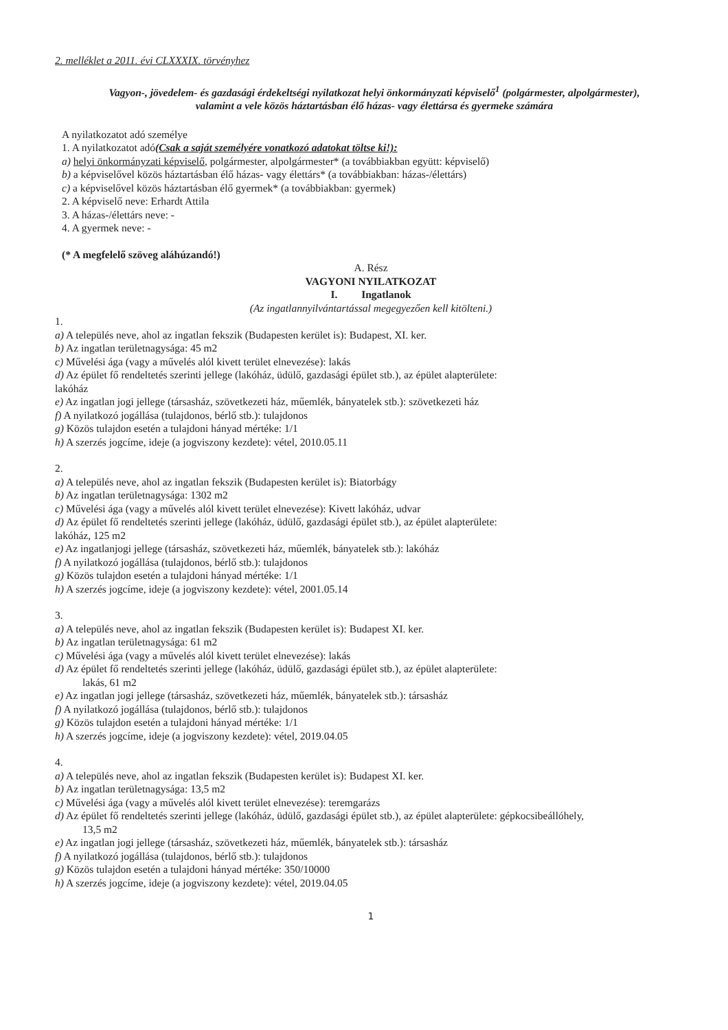2. melléklet a 2011. évi CLXXXIX. törvényhez
Vagyon-, jövedelem- és gazdasági érdekeltségi nyilatkozat helyi önkormányzati képviselő<sup>1</sup> (polgármester, alpolgármester),
valamint a vele közös háztartásban élő házas- vagy élettársa és gyermeke számára
A nyilatkozatot adó személye
1. A nyilatkozatot adó(Csak a saját személyére vonatkozó adatokat töltse ki!):
a) helyi önkormányzati képviselő, polgármester, alpolgármester* (a továbbiakban együtt: képviselő)
b) a képviselővel közös háztartásban élő házas- vagy élettárs* (a továbbiakban: házas-/élettárs)
c) a képviselővel közös háztartásban élő gyermek* (a továbbiakban: gyermek)
2. A képviselő neve: Erhardt Attila
3. A házas-/élettárs neve: -
4. A gyermek neve: -
(* A megfelelő szöveg aláhúzandó!)
A. Rész
VAGYONI NYILATKOZAT
I. Ingatlanok
(Az ingatlannyilvántartással megegyezően kell kitölteni.)
1.
a) A település neve, ahol az ingatlan fekszik (Budapesten kerület is): Budapest, XI. ker.
b) Az ingatlan területnagysága: 45 m2
c) Művelési ága (vagy a művelés alól kivett terület elnevezése): lakás
d) Az épület fő rendeltetés szerinti jellege (lakóház, üdülő, gazdasági épület stb.), az épület alapterülete:
lakóház
e) Az ingatlan jogi jellege (társasház, szövetkezeti ház, műemlék, bányatelek stb.): szövetkezeti ház
f) A nyilatkozó jogállása (tulajdonos, bérlő stb.): tulajdonos
g) Közös tulajdon esetén a tulajdoni hányad mértéke: 1/1
h) A szerzés jogcíme, ideje (a jogviszony kezdete): vétel, 2010.05.11
2.
a) A település neve, ahol az ingatlan fekszik (Budapesten kerület is): Biatorbágy
b) Az ingatlan területnagysága: 1302 m2
c) Művelési ága (vagy a művelés alól kivett terület elnevezése): Kivett lakóház, udvar
d) Az épület fő rendeltetés szerinti jellege (lakóház, üdülő, gazdasági épület stb.), az épület alapterülete:
lakóház, 125 m2
e) Az ingatlanjogi jellege (társasház, szövetkezeti ház, műemlék, bányatelek stb.): lakóház
f) A nyilatkozó jogállása (tulajdonos, bérlő stb.): tulajdonos
g) Közös tulajdon esetén a tulajdoni hányad mértéke: 1/1
h) A szerzés jogcíme, ideje (a jogviszony kezdete): vétel, 2001.05.14
3.
a) A település neve, ahol az ingatlan fekszik (Budapesten kerület is): Budapest XI. ker.
b) Az ingatlan területnagysága: 61 m2
c) Művelési ága (vagy a művelés alól kivett terület elnevezése): lakás
d) Az épület fő rendeltetés szerinti jellege (lakóház, üdülő, gazdasági épület stb.), az épület alapterülete:
lakás, 61 m2
e) Az ingatlan jogi jellege (társasház, szövetkezeti ház, műemlék, bányatelek stb.): társasház
f) A nyilatkozó jogállása (tulajdonos, bérlő stb.): tulajdonos
g) Közös tulajdon esetén a tulajdoni hányad mértéke: 1/1
h) A szerzés jogcíme, ideje (a jogviszony kezdete): vétel, 2019.04.05
4.
a) A település neve, ahol az ingatlan fekszik (Budapesten kerület is): Budapest XI. ker.
b) Az ingatlan területnagysága: 13,5 m2
c) Művelési ága (vagy a művelés alól kivett terület elnevezése): teremgarázs
d) Az épület fő rendeltetés szerinti jellege (lakóház, üdülő, gazdasági épület stb.), az épület alapterülete: gépkocsibeállóhely,
13,5 m2
e) Az ingatlan jogi jellege (társasház, szövetkezeti ház, műemlék, bányatelek stb.): társasház
f) A nyilatkozó jogállása (tulajdonos, bérlő stb.): tulajdonos
g) Közös tulajdon esetén a tulajdoni hányad mértéke: 350/10000
h) A szerzés jogcíme, ideje (a jogviszony kezdete): vétel, 2019.04.05
1